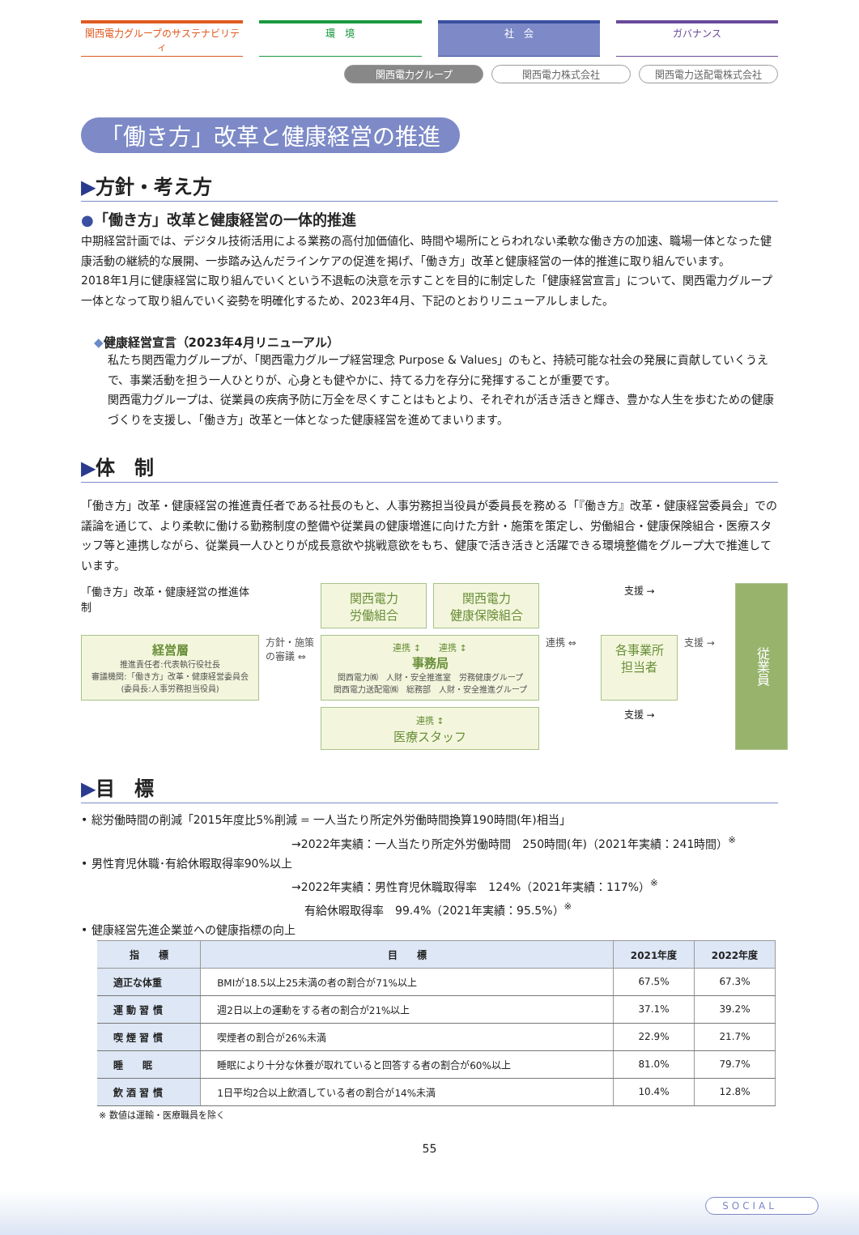関西電力グループのサステナビリティ 環　境 社　会 ガバナンス
関西電力グループ 関西電力株式会社 関西電力送配電株式会社
「働き方」改革と健康経営の推進
▶方針・考え方
●「働き方」改革と健康経営の一体的推進
中期経営計画では、デジタル技術活用による業務の高付加価値化、時間や場所にとらわれない柔軟な働き方の加速、職場一体となった健康活動の継続的な展開、一歩踏み込んだラインケアの促進を掲げ、「働き方」改革と健康経営の一体的推進に取り組んでいます。
2018年1月に健康経営に取り組んでいくという不退転の決意を示すことを目的に制定した「健康経営宣言」について、関西電力グループ一体となって取り組んでいく姿勢を明確化するため、2023年4月、下記のとおりリニューアルしました。
◆健康経営宣言（2023年4月リニューアル）
私たち関西電力グループが、「関西電力グループ経営理念 Purpose & Values」のもと、持続可能な社会の発展に貢献していくうえで、事業活動を担う一人ひとりが、心身とも健やかに、持てる力を存分に発揮することが重要です。
関西電力グループは、従業員の疾病予防に万全を尽くすことはもとより、それぞれが活き活きと輝き、豊かな人生を歩むための健康づくりを支援し、「働き方」改革と一体となった健康経営を進めてまいります。
▶体　制
「働き方」改革・健康経営の推進責任者である社長のもと、人事労務担当役員が委員長を務める「『働き方』改革・健康経営委員会」での議論を通じて、より柔軟に働ける勤務制度の整備や従業員の健康増進に向けた方針・施策を策定し、労働組合・健康保険組合・医療スタッフ等と連携しながら、従業員一人ひとりが成長意欲や挑戦意欲をもち、健康で活き活きと活躍できる環境整備をグループ大で推進しています。
「働き方」改革・健康経営の推進体制
関西電力
労働組合
関西電力
健康保険組合
支援 →
従業員
経営層
推進責任者:代表執行役社長
審議機関:「働き方」改革・健康経営委員会
(委員長:人事労務担当役員)
方針・施策の審議 ⇔
連携 ↕　　連携 ↕
事務局
関西電力㈱　人財・安全推進室　労務健康グループ
関西電力送配電㈱　総務部　人財・安全推進グループ
連携 ⇔
各事業所
担当者
支援 →
連携 ↕
医療スタッフ
支援 →
▶目　標
• 総労働時間の削減「2015年度比5%削減 = 一人当たり所定外労働時間換算190時間(年)相当」
→2022年実績：一人当たり所定外労働時間　250時間(年)（2021年実績：241時間）<sup>※</sup>
• 男性育児休職･有給休暇取得率90%以上
→2022年実績：男性育児休職取得率　124%（2021年実績：117%）<sup>※</sup>
有給休暇取得率　99.4%（2021年実績：95.5%）<sup>※</sup>
• 健康経営先進企業並への健康指標の向上
| 指 標 | 目 標 | 2021年度 | 2022年度 |
| --- | --- | --- | --- |
| 適正な体重 | BMIが18.5以上25未満の者の割合が71%以上 | 67.5% | 67.3% |
| 運 動 習 慣 | 週2日以上の運動をする者の割合が21%以上 | 37.1% | 39.2% |
| 喫 煙 習 慣 | 喫煙者の割合が26%未満 | 22.9% | 21.7% |
| 睡 眠 | 睡眠により十分な休養が取れていると回答する者の割合が60%以上 | 81.0% | 79.7% |
| 飲 酒 習 慣 | 1日平均2合以上飲酒している者の割合が14%未満 | 10.4% | 12.8% |
※ 数値は運輸・医療職員を除く
55
SOCIAL